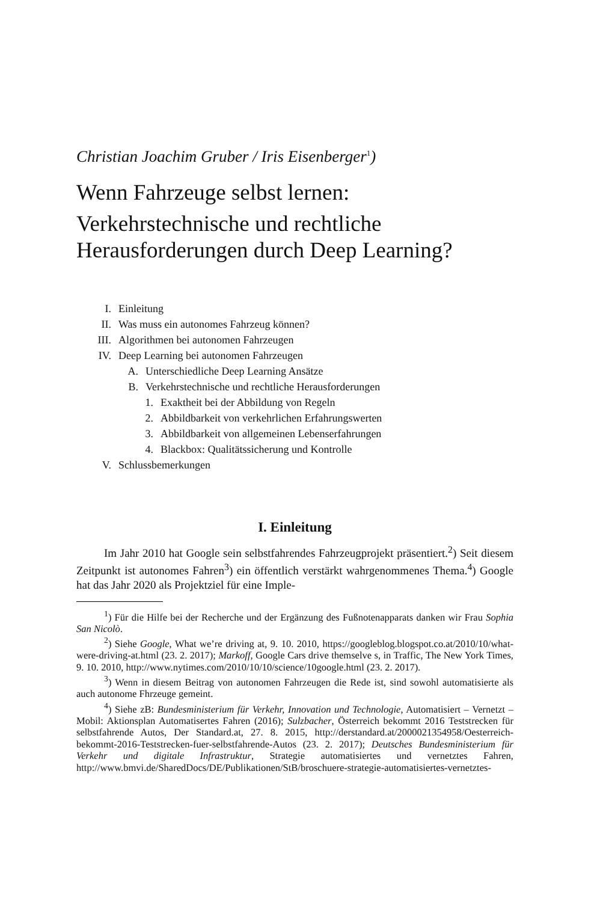Christian Joachim Gruber / Iris Eisenberger<sup>1</sup>)
Wenn Fahrzeuge selbst lernen:
Verkehrstechnische und rechtliche Herausforderungen durch Deep Learning?
I. Einleitung
II. Was muss ein autonomes Fahrzeug können?
III. Algorithmen bei autonomen Fahrzeugen
IV. Deep Learning bei autonomen Fahrzeugen
A. Unterschiedliche Deep Learning Ansätze
B. Verkehrstechnische und rechtliche Herausforderungen
1. Exaktheit bei der Abbildung von Regeln
2. Abbildbarkeit von verkehrlichen Erfahrungswerten
3. Abbildbarkeit von allgemeinen Lebenserfahrungen
4. Blackbox: Qualitätssicherung und Kontrolle
V. Schlussbemerkungen
I. Einleitung
Im Jahr 2010 hat Google sein selbstfahrendes Fahrzeugprojekt präsentiert.<sup>2</sup>) Seit diesem Zeitpunkt ist autonomes Fahren<sup>3</sup>) ein öffentlich verstärkt wahrgenommenes Thema.<sup>4</sup>) Google hat das Jahr 2020 als Projektziel für eine Imple-
<sup>1</sup>) Für die Hilfe bei der Recherche und der Ergänzung des Fußnotenapparats danken wir Frau Sophia San Nicolò.
<sup>2</sup>) Siehe Google, What we’re driving at, 9. 10. 2010, https://googleblog.blogspot.co.at/2010/10/what-were-driving-at.html (23. 2. 2017); Markoff, Google Cars drive themselve s, in Traffic, The New York Times, 9. 10. 2010, http://www.nytimes.com/2010/10/10/science/10google.html (23. 2. 2017).
<sup>3</sup>) Wenn in diesem Beitrag von autonomen Fahrzeugen die Rede ist, sind sowohl automatisierte als auch autonome Fhrzeuge gemeint.
<sup>4</sup>) Siehe zB: Bundesministerium für Verkehr, Innovation und Technologie, Automatisiert – Vernetzt – Mobil: Aktionsplan Automatisertes Fahren (2016); Sulzbacher, Österreich bekommt 2016 Teststrecken für selbstfahrende Autos, Der Standard.at, 27. 8. 2015, http://derstandard.at/2000021354958/Oesterreich-bekommt-2016-Teststrecken-fuer-selbstfahrende-Autos (23. 2. 2017); Deutsches Bundesministerium für Verkehr und digitale Infrastruktur, Strategie automatisiertes und vernetztes Fahren, http://www.bmvi.de/SharedDocs/DE/Publikationen/StB/broschuere-strategie-automatisiertes-vernetztes-